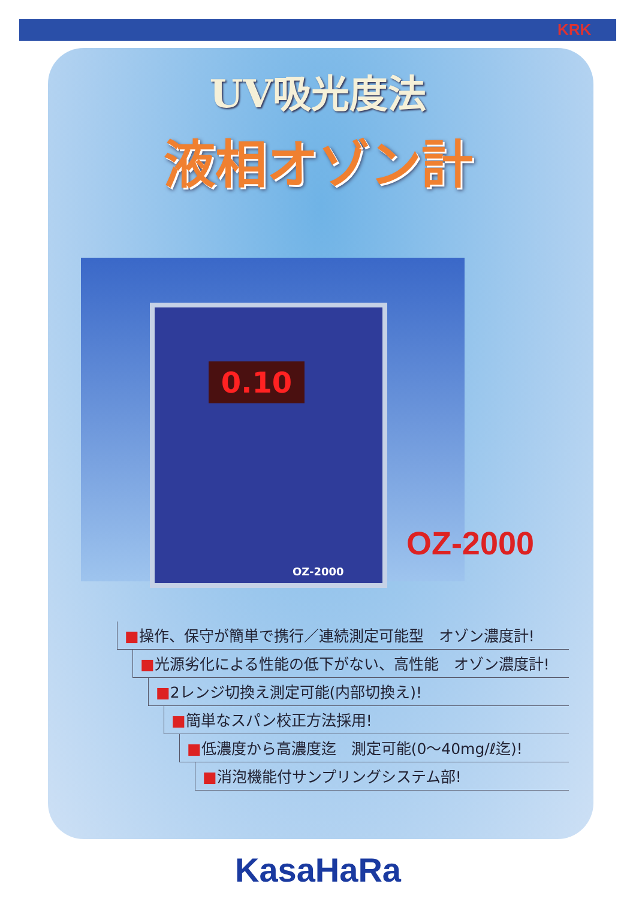KRK
UV吸光度法
液相オゾン計
0.10
OZ-2000
OZ-2000
■操作、保守が簡単で携行／連続測定可能型　オゾン濃度計!
■光源劣化による性能の低下がない、高性能　オゾン濃度計!
■2レンジ切換え測定可能(内部切換え)!
■簡単なスパン校正方法採用!
■低濃度から高濃度迄　測定可能(0～40mg/ℓ迄)!
■消泡機能付サンプリングシステム部!
KasaHaRa